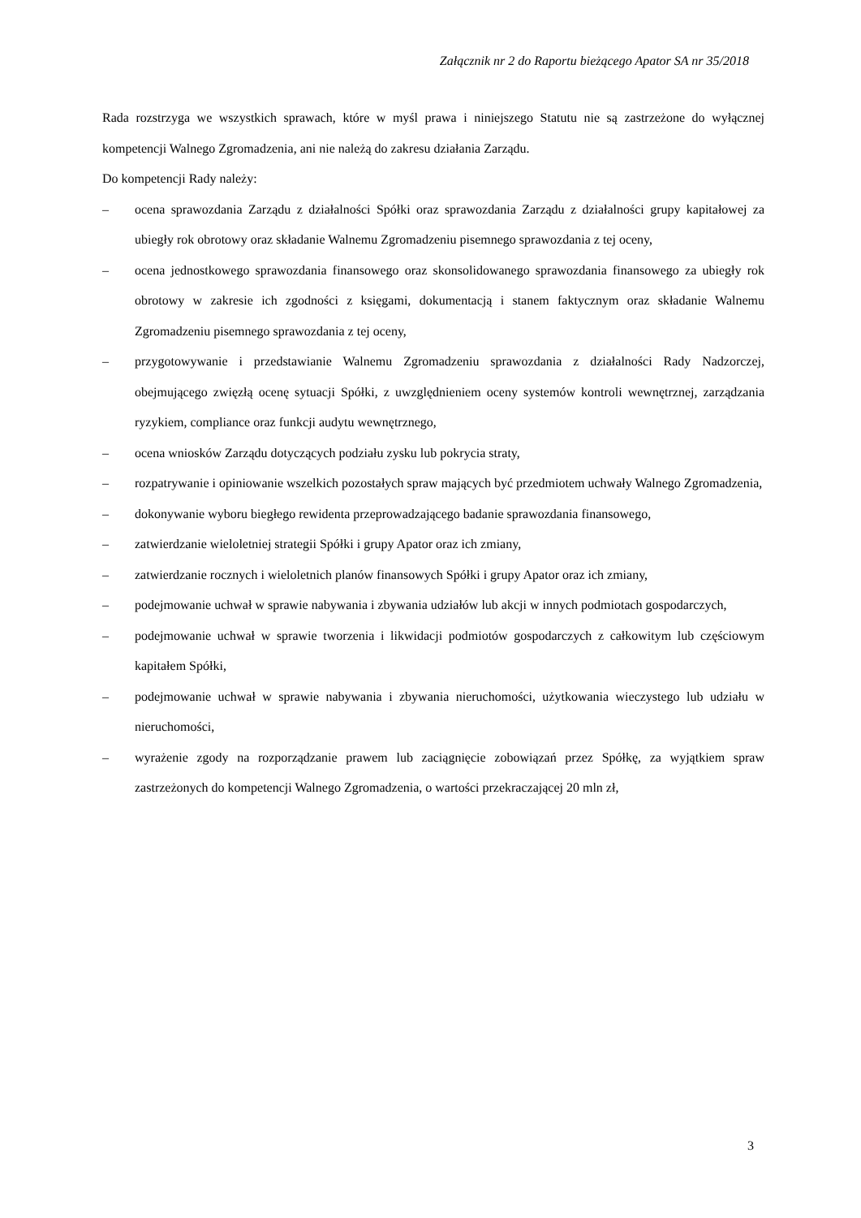Załącznik nr 2 do Raportu bieżącego Apator SA nr 35/2018
Rada rozstrzyga we wszystkich sprawach, które w myśl prawa i niniejszego Statutu nie są zastrzeżone do wyłącznej kompetencji Walnego Zgromadzenia, ani nie należą do zakresu działania Zarządu.
Do kompetencji Rady należy:
– ocena sprawozdania Zarządu z działalności Spółki oraz sprawozdania Zarządu z działalności grupy kapitałowej za ubiegły rok obrotowy oraz składanie Walnemu Zgromadzeniu pisemnego sprawozdania z tej oceny,
– ocena jednostkowego sprawozdania finansowego oraz skonsolidowanego sprawozdania finansowego za ubiegły rok obrotowy w zakresie ich zgodności z księgami, dokumentacją i stanem faktycznym oraz składanie Walnemu Zgromadzeniu pisemnego sprawozdania z tej oceny,
– przygotowywanie i przedstawianie Walnemu Zgromadzeniu sprawozdania z działalności Rady Nadzorczej, obejmującego zwięzłą ocenę sytuacji Spółki, z uwzględnieniem oceny systemów kontroli wewnętrznej, zarządzania ryzykiem, compliance oraz funkcji audytu wewnętrznego,
– ocena wniosków Zarządu dotyczących podziału zysku lub pokrycia straty,
– rozpatrywanie i opiniowanie wszelkich pozostałych spraw mających być przedmiotem uchwały Walnego Zgromadzenia,
– dokonywanie wyboru biegłego rewidenta przeprowadzającego badanie sprawozdania finansowego,
– zatwierdzanie wieloletniej strategii Spółki i grupy Apator oraz ich zmiany,
– zatwierdzanie rocznych i wieloletnich planów finansowych Spółki i grupy Apator oraz ich zmiany,
– podejmowanie uchwał w sprawie nabywania i zbywania udziałów lub akcji w innych podmiotach gospodarczych,
– podejmowanie uchwał w sprawie tworzenia i likwidacji podmiotów gospodarczych z całkowitym lub częściowym kapitałem Spółki,
– podejmowanie uchwał w sprawie nabywania i zbywania nieruchomości, użytkowania wieczystego lub udziału w nieruchomości,
– wyrażenie zgody na rozporządzanie prawem lub zaciągnięcie zobowiązań przez Spółkę, za wyjątkiem spraw zastrzeżonych do kompetencji Walnego Zgromadzenia, o wartości przekraczającej 20 mln zł,
3